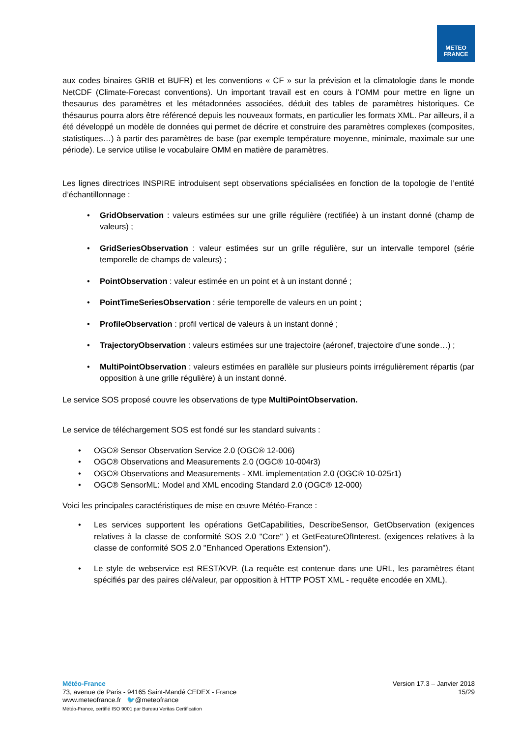METEO
FRANCE
aux codes binaires GRIB et BUFR) et les conventions « CF » sur la prévision et la climatologie dans le monde NetCDF (Climate-Forecast conventions). Un important travail est en cours à l’OMM pour mettre en ligne un thesaurus des paramètres et les métadonnées associées, déduit des tables de paramètres historiques. Ce thésaurus pourra alors être référencé depuis les nouveaux formats, en particulier les formats XML. Par ailleurs, il a été développé un modèle de données qui permet de décrire et construire des paramètres complexes (composites, statistiques…) à partir des paramètres de base (par exemple température moyenne, minimale, maximale sur une période). Le service utilise le vocabulaire OMM en matière de paramètres.
Les lignes directrices INSPIRE introduisent sept observations spécialisées en fonction de la topologie de l’entité d’échantillonnage :
• GridObservation : valeurs estimées sur une grille régulière (rectifiée) à un instant donné (champ de valeurs) ;
• GridSeriesObservation : valeur estimées sur un grille régulière, sur un intervalle temporel (série temporelle de champs de valeurs) ;
• PointObservation : valeur estimée en un point et à un instant donné ;
• PointTimeSeriesObservation : série temporelle de valeurs en un point ;
• ProfileObservation : profil vertical de valeurs à un instant donné ;
• TrajectoryObservation : valeurs estimées sur une trajectoire (aéronef, trajectoire d’une sonde…) ;
• MultiPointObservation : valeurs estimées en parallèle sur plusieurs points irrégulièrement répartis (par opposition à une grille régulière) à un instant donné.
Le service SOS proposé couvre les observations de type MultiPointObservation.
Le service de téléchargement SOS est fondé sur les standard suivants :
• OGC® Sensor Observation Service 2.0 (OGC® 12-006)
• OGC® Observations and Measurements 2.0 (OGC® 10-004r3)
• OGC® Observations and Measurements - XML implementation 2.0 (OGC® 10-025r1)
• OGC® SensorML: Model and XML encoding Standard 2.0 (OGC® 12-000)
Voici les principales caractéristiques de mise en œuvre Météo-France :
• Les services supportent les opérations GetCapabilities, DescribeSensor, GetObservation (exigences relatives à la classe de conformité SOS 2.0 "Core" ) et GetFeatureOfInterest. (exigences relatives à la classe de conformité SOS 2.0 "Enhanced Operations Extension").
• Le style de webservice est REST/KVP. (La requête est contenue dans une URL, les paramètres étant spécifiés par des paires clé/valeur, par opposition à HTTP POST XML - requête encodée en XML).
Météo-France
73, avenue de Paris - 94165 Saint-Mandé CEDEX - France
www.meteofrance.fr 🐦@meteofrance
Météo-France, certifié ISO 9001 par Bureau Veritas Certification
Version 17.3 – Janvier 2018
15/29